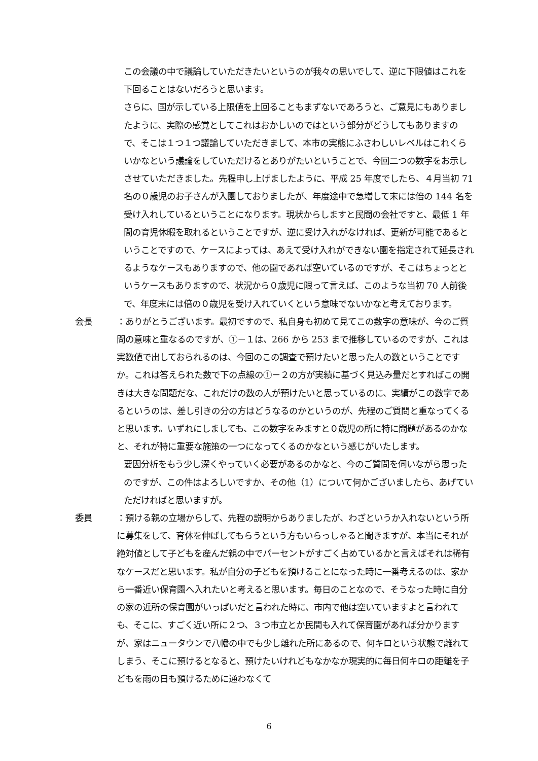この会議の中で議論していただきたいというのが我々の思いでして、逆に下限値はこれを下回ることはないだろうと思います。
さらに、国が示している上限値を上回ることもまずないであろうと、ご意見にもありましたように、実際の感覚としてこれはおかしいのではという部分がどうしてもありますので、そこは１つ１つ議論していただきまして、本市の実態にふさわしいレベルはこれくらいかなという議論をしていただけるとありがたいということで、今回二つの数字をお示しさせていただきました。先程申し上げましたように、平成 25 年度でしたら、４月当初 71 名の０歳児のお子さんが入園しておりましたが、年度途中で急増して末には倍の 144 名を受け入れしているということになります。現状からしますと民間の会社ですと、最低 1 年間の育児休暇を取れるということですが、逆に受け入れがなければ、更新が可能であるということですので、ケースによっては、あえて受け入れができない園を指定されて延長されるようなケースもありますので、他の園であれば空いているのですが、そこはちょっとというケースもありますので、状況から０歳児に限って言えば、このような当初 70 人前後で、年度末には倍の０歳児を受け入れていくという意味でないかなと考えております。
会長 ：ありがとうございます。最初ですので、私自身も初めて見てこの数字の意味が、今のご質問の意味と重なるのですが、①－１は、266 から 253 まで推移しているのですが、これは実数値で出しておられるのは、今回のこの調査で預けたいと思った人の数ということですか。これは答えられた数で下の点線の①－２の方が実績に基づく見込み量だとすればこの開きは大きな問題だな、これだけの数の人が預けたいと思っているのに、実績がこの数字であるというのは、差し引きの分の方はどうなるのかというのが、先程のご質問と重なってくると思います。いずれにしましても、この数字をみますと０歳児の所に特に問題があるのかなと、それが特に重要な施策の一つになってくるのかなという感じがいたします。
要因分析をもう少し深くやっていく必要があるのかなと、今のご質問を伺いながら思ったのですが、この件はよろしいですか、その他（1）について何かございましたら、あげていただければと思いますが。
委員 ：預ける親の立場からして、先程の説明からありましたが、わざというか入れないという所に募集をして、育休を伸ばしてもらうという方もいらっしゃると聞きますが、本当にそれが絶対値として子どもを産んだ親の中でパーセントがすごく占めているかと言えばそれは稀有なケースだと思います。私が自分の子どもを預けることになった時に一番考えるのは、家から一番近い保育園へ入れたいと考えると思います。毎日のことなので、そうなった時に自分の家の近所の保育園がいっぱいだと言われた時に、市内で他は空いていますよと言われても、そこに、すごく近い所に２つ、３つ市立とか民間も入れて保育園があれば分かりますが、家はニュータウンで八幡の中でも少し離れた所にあるので、何キロという状態で離れてしまう、そこに預けるとなると、預けたいけれどもなかなか現実的に毎日何キロの距離を子どもを雨の日も預けるために通わなくて
6